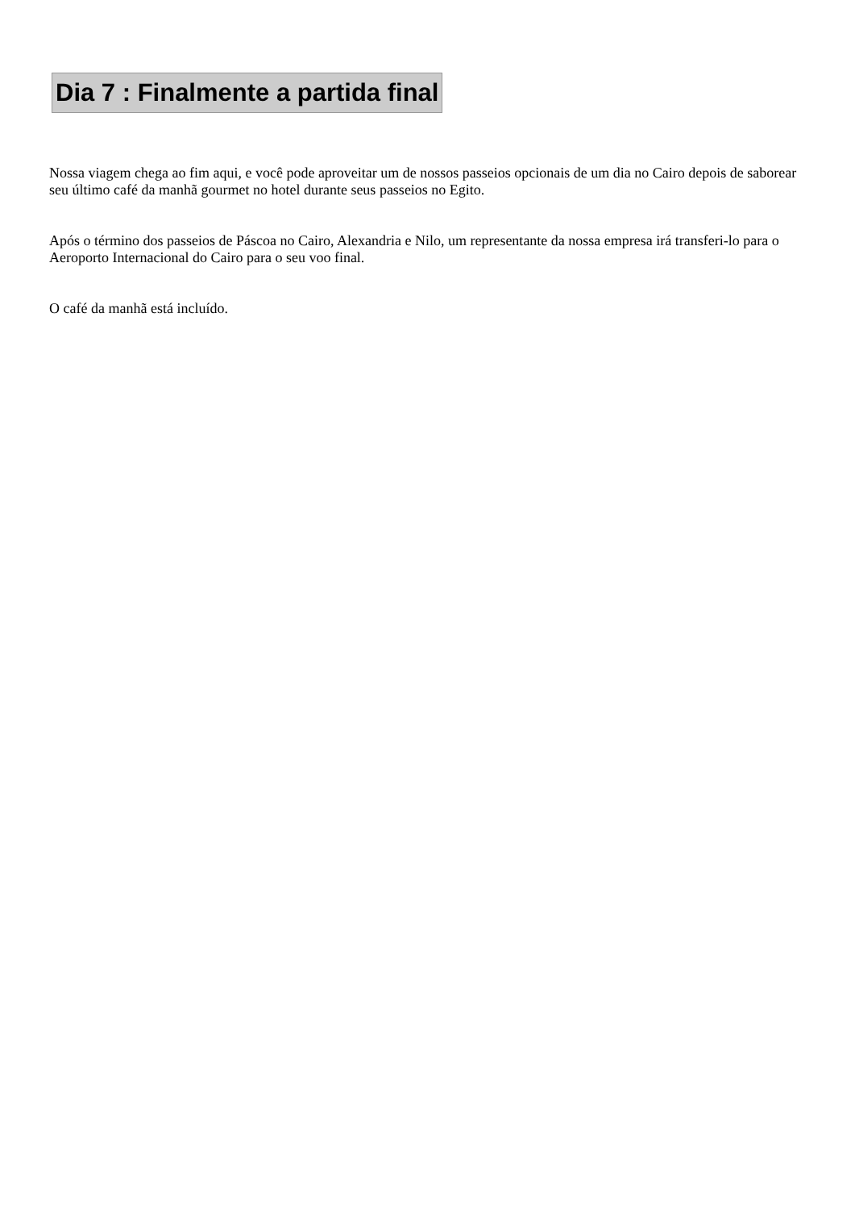Dia 7 : Finalmente a partida final
Nossa viagem chega ao fim aqui, e você pode aproveitar um de nossos passeios opcionais de um dia no Cairo depois de saborear seu último café da manhã gourmet no hotel durante seus passeios no Egito.
Após o término dos passeios de Páscoa no Cairo, Alexandria e Nilo, um representante da nossa empresa irá transferi-lo para o Aeroporto Internacional do Cairo para o seu voo final.
O café da manhã está incluído.